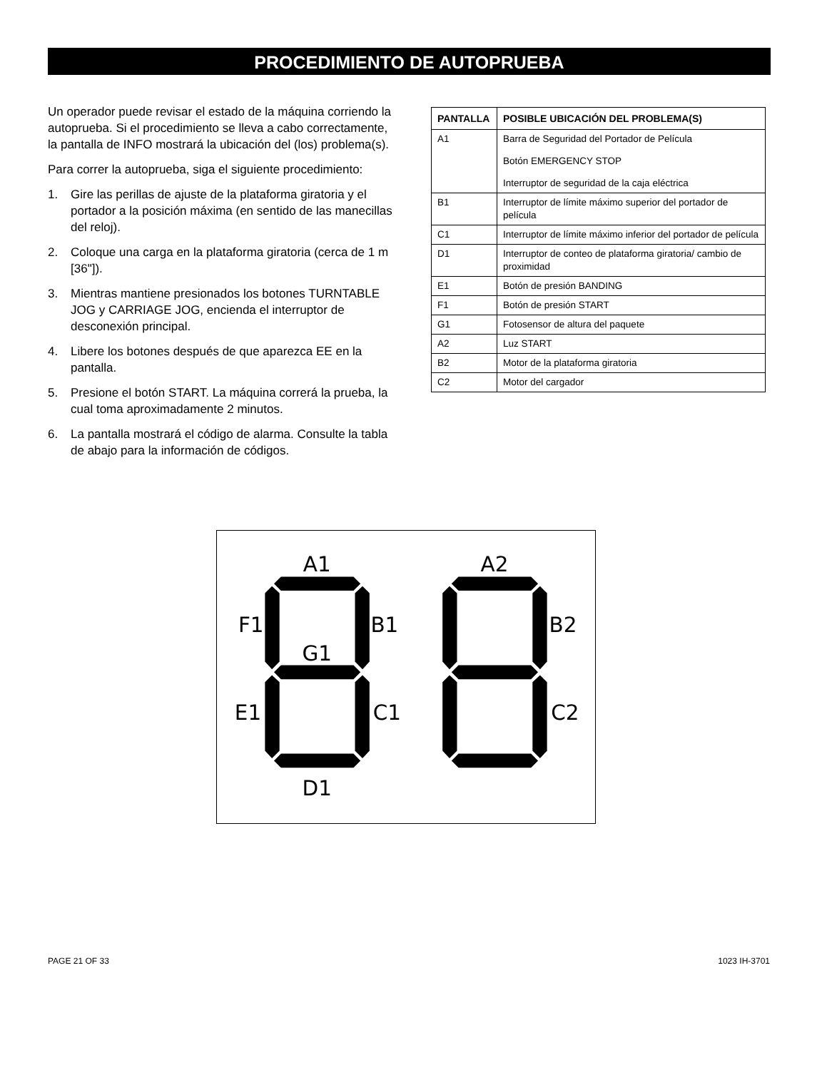PROCEDIMIENTO DE AUTOPRUEBA
Un operador puede revisar el estado de la máquina corriendo la autoprueba. Si el procedimiento se lleva a cabo correctamente, la pantalla de INFO mostrará la ubicación del (los) problema(s).
Para correr la autoprueba, siga el siguiente procedimiento:
1. Gire las perillas de ajuste de la plataforma giratoria y el portador a la posición máxima (en sentido de las manecillas del reloj).
2. Coloque una carga en la plataforma giratoria (cerca de 1 m [36"]).
3. Mientras mantiene presionados los botones TURNTABLE JOG y CARRIAGE JOG, encienda el interruptor de desconexión principal.
4. Libere los botones después de que aparezca EE en la pantalla.
5. Presione el botón START. La máquina correrá la prueba, la cual toma aproximadamente 2 minutos.
6. La pantalla mostrará el código de alarma. Consulte la tabla de abajo para la información de códigos.
| PANTALLA | POSIBLE UBICACIÓN DEL PROBLEMA(S) |
| --- | --- |
| A1 | Barra de Seguridad del Portador de Película Botón EMERGENCY STOP Interruptor de seguridad de la caja eléctrica |
| B1 | Interruptor de límite máximo superior del portador de película |
| C1 | Interruptor de límite máximo inferior del portador de película |
| D1 | Interruptor de conteo de plataforma giratoria/ cambio de proximidad |
| E1 | Botón de presión BANDING |
| F1 | Botón de presión START |
| G1 | Fotosensor de altura del paquete |
| A2 | Luz START |
| B2 | Motor de la plataforma giratoria |
| C2 | Motor del cargador |
A1
A2
F1
B1
B2
G1
E1
C1
C2
D1
PAGE 21 OF 33 1023 IH-3701